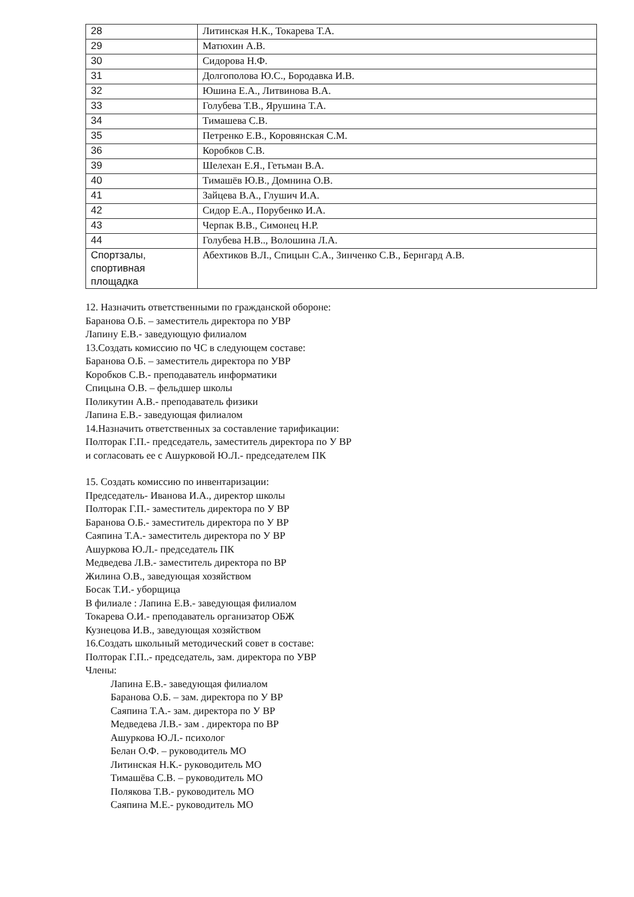| 28 | Литинская Н.К., Токарева Т.А. |
| 29 | Матюхин А.В. |
| 30 | Сидорова Н.Ф. |
| 31 | Долгополова Ю.С., Бородавка И.В. |
| 32 | Юшина Е.А., Литвинова В.А. |
| 33 | Голубева Т.В., Ярушина Т.А. |
| 34 | Тимашева С.В. |
| 35 | Петренко Е.В., Коровянская С.М. |
| 36 | Коробков С.В. |
| 39 | Шелехан Е.Я., Гетьман В.А. |
| 40 | Тимашёв Ю.В., Домнина О.В. |
| 41 | Зайцева В.А., Глушич И.А. |
| 42 | Сидор Е.А., Порубенко И.А. |
| 43 | Черпак В.В., Симонец Н.Р. |
| 44 | Голубева Н.В.., Волошина Л.А. |
| Спортзалы, спортивная площадка | Абехтиков В.Л., Спицын С.А., Зинченко С.В., Бернгард А.В. |
12. Назначить ответственными по гражданской обороне:
Баранова О.Б. – заместитель директора по УВР
Лапину Е.В.- заведующую филиалом
13.Создать комиссию по ЧС в следующем составе:
Баранова О.Б. – заместитель директора по УВР
Коробков С.В.- преподаватель информатики
Спицына О.В. – фельдшер школы
Поликутин А.В.- преподаватель физики
Лапина Е.В.- заведующая филиалом
14.Назначить ответственных за составление тарификации:
Полторак Г.П.- председатель, заместитель директора по У ВР
и согласовать ее с Ашурковой Ю.Л.- председателем ПК
15. Создать комиссию по инвентаризации:
Председатель- Иванова И.А., директор школы
Полторак Г.П.- заместитель директора по У ВР
Баранова О.Б.- заместитель директора по У ВР
Саяпина Т.А.- заместитель директора по У ВР
Ашуркова Ю.Л.- председатель ПК
Медведева Л.В.- заместитель директора по ВР
Жилина О.В., заведующая хозяйством
Босак Т.И.- уборщица
В филиале : Лапина Е.В.- заведующая филиалом
Токарева О.И.- преподаватель организатор ОБЖ
Кузнецова И.В., заведующая хозяйством
16.Создать школьный методический совет в составе:
Полторак Г.П..- председатель, зам. директора по УВР
Члены:
Лапина Е.В.- заведующая филиалом
Баранова О.Б. – зам. директора по У ВР
Саяпина Т.А.- зам. директора по У ВР
Медведева Л.В.- зам . директора по ВР
Ашуркова Ю.Л.- психолог
Белан О.Ф. – руководитель МО
Литинская Н.К.- руководитель МО
Тимашёва С.В. – руководитель МО
Полякова Т.В.- руководитель МО
Саяпина М.Е.- руководитель МО